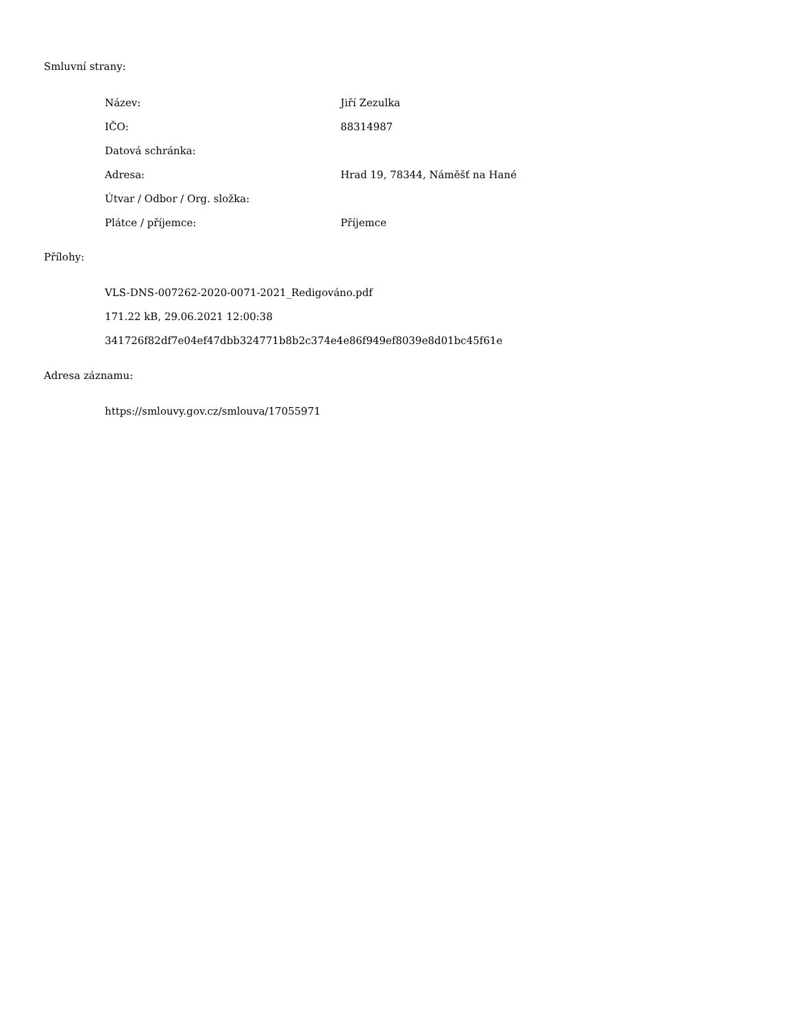Smluvní strany:
| Název: | Jiří Zezulka |
| IČO: | 88314987 |
| Datová schránka: | |
| Adresa: | Hrad 19, 78344, Náměšť na Hané |
| Útvar / Odbor / Org. složka: | |
| Plátce / příjemce: | Příjemce |
Přílohy:
VLS-DNS-007262-2020-0071-2021_Redigováno.pdf
171.22 kB, 29.06.2021 12:00:38
341726f82df7e04ef47dbb324771b8b2c374e4e86f949ef8039e8d01bc45f61e
Adresa záznamu:
https://smlouvy.gov.cz/smlouva/17055971